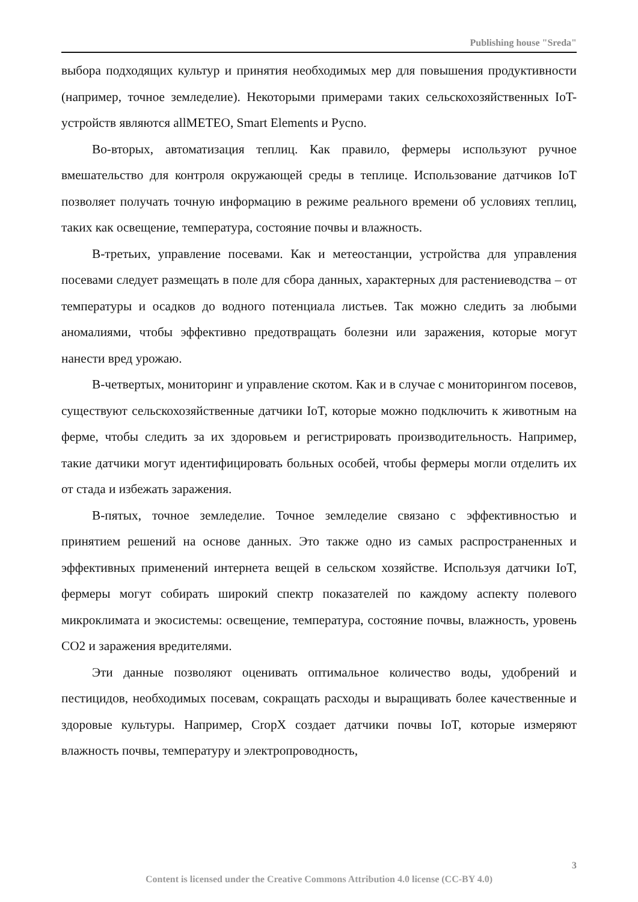Publishing house "Sreda"
выбора подходящих культур и принятия необходимых мер для повышения продуктивности (например, точное земледелие). Некоторыми примерами таких сельскохозяйственных IoT-устройств являются allMETEO, Smart Elements и Pycno.
Во-вторых, автоматизация теплиц. Как правило, фермеры используют ручное вмешательство для контроля окружающей среды в теплице. Использование датчиков IoT позволяет получать точную информацию в режиме реального времени об условиях теплиц, таких как освещение, температура, состояние почвы и влажность.
В-третьих, управление посевами. Как и метеостанции, устройства для управления посевами следует размещать в поле для сбора данных, характерных для растениеводства – от температуры и осадков до водного потенциала листьев. Так можно следить за любыми аномалиями, чтобы эффективно предотвращать болезни или заражения, которые могут нанести вред урожаю.
В-четвертых, мониторинг и управление скотом. Как и в случае с мониторингом посевов, существуют сельскохозяйственные датчики IoT, которые можно подключить к животным на ферме, чтобы следить за их здоровьем и регистрировать производительность. Например, такие датчики могут идентифицировать больных особей, чтобы фермеры могли отделить их от стада и избежать заражения.
В-пятых, точное земледелие. Точное земледелие связано с эффективностью и принятием решений на основе данных. Это также одно из самых распространенных и эффективных применений интернета вещей в сельском хозяйстве. Используя датчики IoT, фермеры могут собирать широкий спектр показателей по каждому аспекту полевого микроклимата и экосистемы: освещение, температура, состояние почвы, влажность, уровень CO2 и заражения вредителями.
Эти данные позволяют оценивать оптимальное количество воды, удобрений и пестицидов, необходимых посевам, сокращать расходы и выращивать более качественные и здоровые культуры. Например, CropX создает датчики почвы IoT, которые измеряют влажность почвы, температуру и электропроводность,
3
Content is licensed under the Creative Commons Attribution 4.0 license (CC-BY 4.0)